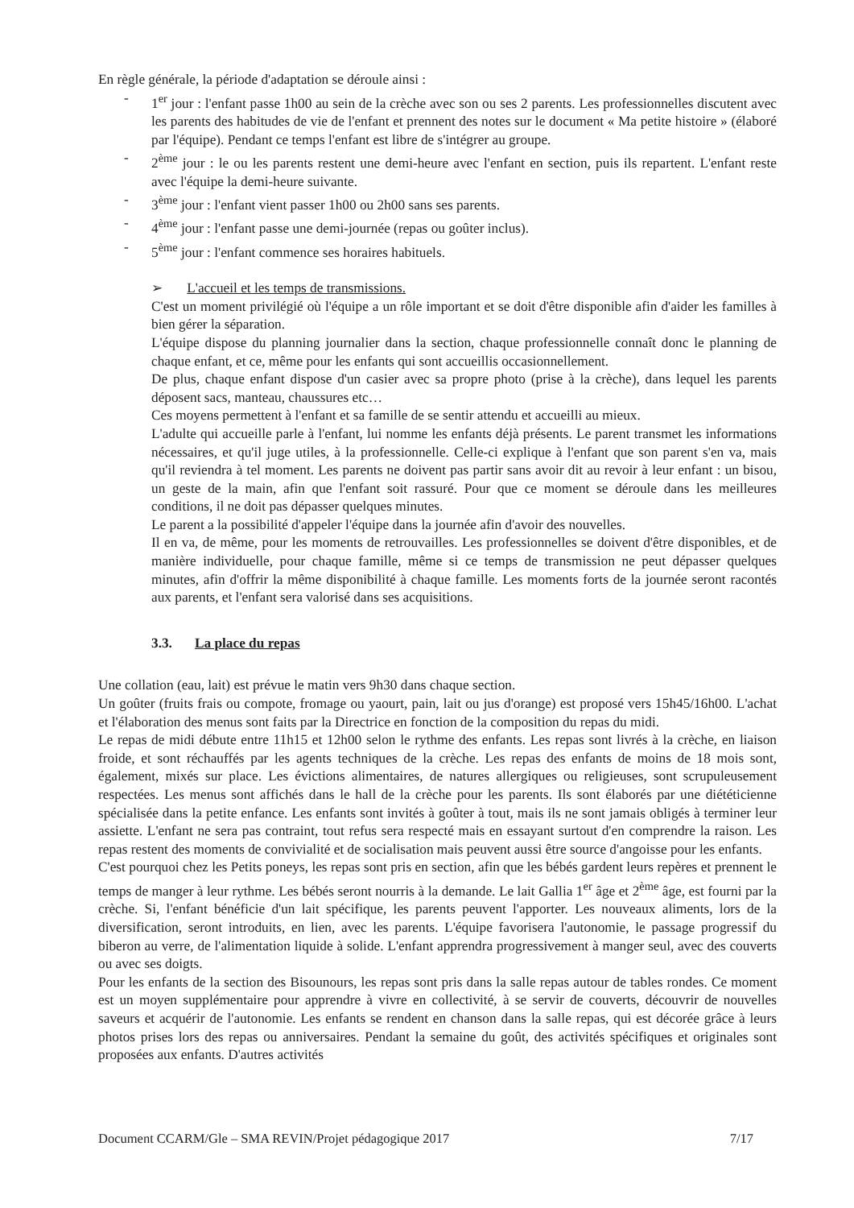En règle générale, la période d'adaptation se déroule ainsi :
- 1<sup>er</sup> jour : l'enfant passe 1h00 au sein de la crèche avec son ou ses 2 parents. Les professionnelles discutent avec les parents des habitudes de vie de l'enfant et prennent des notes sur le document « Ma petite histoire » (élaboré par l'équipe). Pendant ce temps l'enfant est libre de s'intégrer au groupe.
- 2<sup>ème</sup> jour : le ou les parents restent une demi-heure avec l'enfant en section, puis ils repartent. L'enfant reste avec l'équipe la demi-heure suivante.
- 3<sup>ème</sup> jour : l'enfant vient passer 1h00 ou 2h00 sans ses parents.
- 4<sup>ème</sup> jour : l'enfant passe une demi-journée (repas ou goûter inclus).
- 5<sup>ème</sup> jour : l'enfant commence ses horaires habituels.
➢ L'accueil et les temps de transmissions.
C'est un moment privilégié où l'équipe a un rôle important et se doit d'être disponible afin d'aider les familles à bien gérer la séparation.
L'équipe dispose du planning journalier dans la section, chaque professionnelle connaît donc le planning de chaque enfant, et ce, même pour les enfants qui sont accueillis occasionnellement.
De plus, chaque enfant dispose d'un casier avec sa propre photo (prise à la crèche), dans lequel les parents déposent sacs, manteau, chaussures etc…
Ces moyens permettent à l'enfant et sa famille de se sentir attendu et accueilli au mieux.
L'adulte qui accueille parle à l'enfant, lui nomme les enfants déjà présents. Le parent transmet les informations nécessaires, et qu'il juge utiles, à la professionnelle. Celle-ci explique à l'enfant que son parent s'en va, mais qu'il reviendra à tel moment. Les parents ne doivent pas partir sans avoir dit au revoir à leur enfant : un bisou, un geste de la main, afin que l'enfant soit rassuré. Pour que ce moment se déroule dans les meilleures conditions, il ne doit pas dépasser quelques minutes.
Le parent a la possibilité d'appeler l'équipe dans la journée afin d'avoir des nouvelles.
Il en va, de même, pour les moments de retrouvailles. Les professionnelles se doivent d'être disponibles, et de manière individuelle, pour chaque famille, même si ce temps de transmission ne peut dépasser quelques minutes, afin d'offrir la même disponibilité à chaque famille. Les moments forts de la journée seront racontés aux parents, et l'enfant sera valorisé dans ses acquisitions.
3.3. La place du repas
Une collation (eau, lait) est prévue le matin vers 9h30 dans chaque section.
Un goûter (fruits frais ou compote, fromage ou yaourt, pain, lait ou jus d'orange) est proposé vers 15h45/16h00. L'achat et l'élaboration des menus sont faits par la Directrice en fonction de la composition du repas du midi.
Le repas de midi débute entre 11h15 et 12h00 selon le rythme des enfants. Les repas sont livrés à la crèche, en liaison froide, et sont réchauffés par les agents techniques de la crèche. Les repas des enfants de moins de 18 mois sont, également, mixés sur place. Les évictions alimentaires, de natures allergiques ou religieuses, sont scrupuleusement respectées. Les menus sont affichés dans le hall de la crèche pour les parents. Ils sont élaborés par une diététicienne spécialisée dans la petite enfance. Les enfants sont invités à goûter à tout, mais ils ne sont jamais obligés à terminer leur assiette. L'enfant ne sera pas contraint, tout refus sera respecté mais en essayant surtout d'en comprendre la raison. Les repas restent des moments de convivialité et de socialisation mais peuvent aussi être source d'angoisse pour les enfants.
C'est pourquoi chez les Petits poneys, les repas sont pris en section, afin que les bébés gardent leurs repères et prennent le temps de manger à leur rythme. Les bébés seront nourris à la demande. Le lait Gallia 1<sup>er</sup> âge et 2<sup>ème</sup> âge, est fourni par la crèche. Si, l'enfant bénéficie d'un lait spécifique, les parents peuvent l'apporter. Les nouveaux aliments, lors de la diversification, seront introduits, en lien, avec les parents. L'équipe favorisera l'autonomie, le passage progressif du biberon au verre, de l'alimentation liquide à solide. L'enfant apprendra progressivement à manger seul, avec des couverts ou avec ses doigts.
Pour les enfants de la section des Bisounours, les repas sont pris dans la salle repas autour de tables rondes. Ce moment est un moyen supplémentaire pour apprendre à vivre en collectivité, à se servir de couverts, découvrir de nouvelles saveurs et acquérir de l'autonomie. Les enfants se rendent en chanson dans la salle repas, qui est décorée grâce à leurs photos prises lors des repas ou anniversaires. Pendant la semaine du goût, des activités spécifiques et originales sont proposées aux enfants. D'autres activités
Document CCARM/Gle – SMA REVIN/Projet pédagogique 2017 7/17